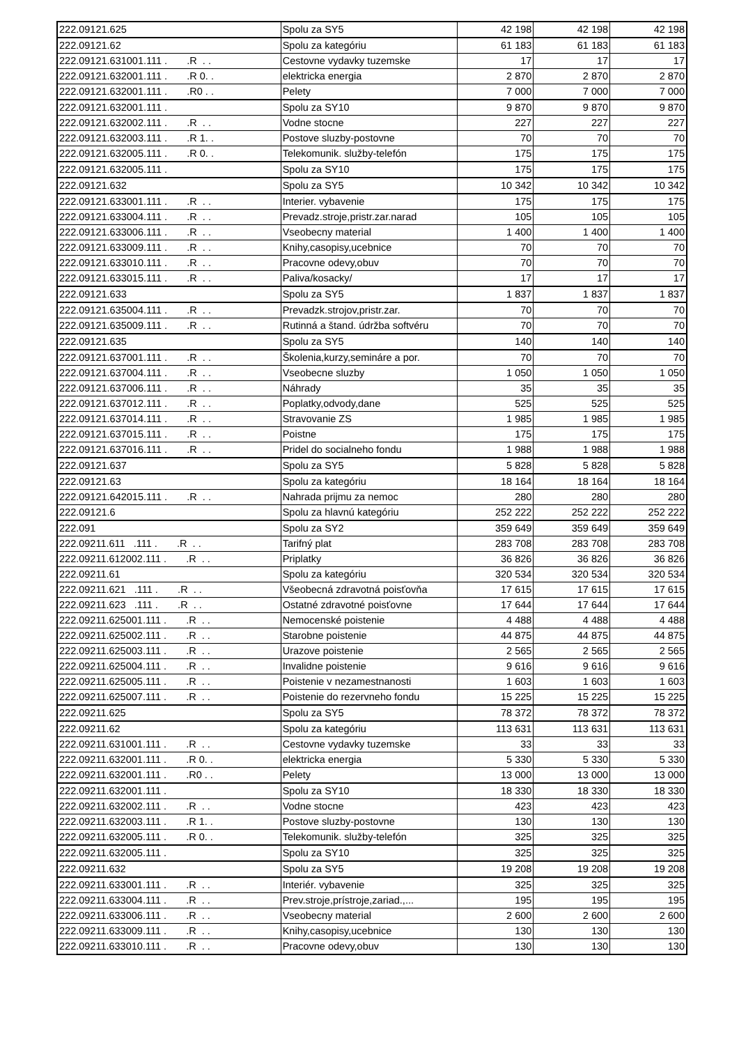| 222.09121.625 | Spolu za SY5 | 42 198 | 42 198 | 42 198 |
| 222.09121.62 | Spolu za kategóriu | 61 183 | 61 183 | 61 183 |
| 222.09121.631001.111 . .R . . | Cestovne vydavky tuzemske | 17 | 17 | 17 |
| 222.09121.632001.111 . .R 0. . | elektricka energia | 2 870 | 2 870 | 2 870 |
| 222.09121.632001.111 . .R0 . . | Pelety | 7 000 | 7 000 | 7 000 |
| 222.09121.632001.111 . | Spolu za SY10 | 9 870 | 9 870 | 9 870 |
| 222.09121.632002.111 . .R . . | Vodne stocne | 227 | 227 | 227 |
| 222.09121.632003.111 . .R 1. . | Postove sluzby-postovne | 70 | 70 | 70 |
| 222.09121.632005.111 . .R 0. . | Telekomunik. služby-telefón | 175 | 175 | 175 |
| 222.09121.632005.111 . | Spolu za SY10 | 175 | 175 | 175 |
| 222.09121.632 | Spolu za SY5 | 10 342 | 10 342 | 10 342 |
| 222.09121.633001.111 . .R . . | Interier. vybavenie | 175 | 175 | 175 |
| 222.09121.633004.111 . .R . . | Prevadz.stroje,pristr.zar.narad | 105 | 105 | 105 |
| 222.09121.633006.111 . .R . . | Vseobecny material | 1 400 | 1 400 | 1 400 |
| 222.09121.633009.111 . .R . . | Knihy,casopisy,ucebnice | 70 | 70 | 70 |
| 222.09121.633010.111 . .R . . | Pracovne odevy,obuv | 70 | 70 | 70 |
| 222.09121.633015.111 . .R . . | Paliva/kosacky/ | 17 | 17 | 17 |
| 222.09121.633 | Spolu za SY5 | 1 837 | 1 837 | 1 837 |
| 222.09121.635004.111 . .R . . | Prevadzk.strojov,pristr.zar. | 70 | 70 | 70 |
| 222.09121.635009.111 . .R . . | Rutinná a štand. údržba softvéru | 70 | 70 | 70 |
| 222.09121.635 | Spolu za SY5 | 140 | 140 | 140 |
| 222.09121.637001.111 . .R . . | Školenia,kurzy,semináre a por. | 70 | 70 | 70 |
| 222.09121.637004.111 . .R . . | Vseobecne sluzby | 1 050 | 1 050 | 1 050 |
| 222.09121.637006.111 . .R . . | Náhrady | 35 | 35 | 35 |
| 222.09121.637012.111 . .R . . | Poplatky,odvody,dane | 525 | 525 | 525 |
| 222.09121.637014.111 . .R . . | Stravovanie ZS | 1 985 | 1 985 | 1 985 |
| 222.09121.637015.111 . .R . . | Poistne | 175 | 175 | 175 |
| 222.09121.637016.111 . .R . . | Pridel do socialneho fondu | 1 988 | 1 988 | 1 988 |
| 222.09121.637 | Spolu za SY5 | 5 828 | 5 828 | 5 828 |
| 222.09121.63 | Spolu za kategóriu | 18 164 | 18 164 | 18 164 |
| 222.09121.642015.111 . .R . . | Nahrada prijmu za nemoc | 280 | 280 | 280 |
| 222.09121.6 | Spolu za hlavnú kategóriu | 252 222 | 252 222 | 252 222 |
| 222.091 | Spolu za SY2 | 359 649 | 359 649 | 359 649 |
| 222.09211.611 .111 . .R . . | Tarifný plat | 283 708 | 283 708 | 283 708 |
| 222.09211.612002.111 . .R . . | Priplatky | 36 826 | 36 826 | 36 826 |
| 222.09211.61 | Spolu za kategóriu | 320 534 | 320 534 | 320 534 |
| 222.09211.621 .111 . .R . . | Všeobecná zdravotná poisťovňa | 17 615 | 17 615 | 17 615 |
| 222.09211.623 .111 . .R . . | Ostatné zdravotné poisťovne | 17 644 | 17 644 | 17 644 |
| 222.09211.625001.111 . .R . . | Nemocenské poistenie | 4 488 | 4 488 | 4 488 |
| 222.09211.625002.111 . .R . . | Starobne poistenie | 44 875 | 44 875 | 44 875 |
| 222.09211.625003.111 . .R . . | Urazove poistenie | 2 565 | 2 565 | 2 565 |
| 222.09211.625004.111 . .R . . | Invalidne poistenie | 9 616 | 9 616 | 9 616 |
| 222.09211.625005.111 . .R . . | Poistenie v nezamestnanosti | 1 603 | 1 603 | 1 603 |
| 222.09211.625007.111 . .R . . | Poistenie do rezervneho fondu | 15 225 | 15 225 | 15 225 |
| 222.09211.625 | Spolu za SY5 | 78 372 | 78 372 | 78 372 |
| 222.09211.62 | Spolu za kategóriu | 113 631 | 113 631 | 113 631 |
| 222.09211.631001.111 . .R . . | Cestovne vydavky tuzemske | 33 | 33 | 33 |
| 222.09211.632001.111 . .R 0. . | elektricka energia | 5 330 | 5 330 | 5 330 |
| 222.09211.632001.111 . .R0 . . | Pelety | 13 000 | 13 000 | 13 000 |
| 222.09211.632001.111 . | Spolu za SY10 | 18 330 | 18 330 | 18 330 |
| 222.09211.632002.111 . .R . . | Vodne stocne | 423 | 423 | 423 |
| 222.09211.632003.111 . .R 1. . | Postove sluzby-postovne | 130 | 130 | 130 |
| 222.09211.632005.111 . .R 0. . | Telekomunik. služby-telefón | 325 | 325 | 325 |
| 222.09211.632005.111 . | Spolu za SY10 | 325 | 325 | 325 |
| 222.09211.632 | Spolu za SY5 | 19 208 | 19 208 | 19 208 |
| 222.09211.633001.111 . .R . . | Interiér. vybavenie | 325 | 325 | 325 |
| 222.09211.633004.111 . .R . . | Prev.stroje,prístroje,zariad.,... | 195 | 195 | 195 |
| 222.09211.633006.111 . .R . . | Vseobecny material | 2 600 | 2 600 | 2 600 |
| 222.09211.633009.111 . .R . . | Knihy,casopisy,ucebnice | 130 | 130 | 130 |
| 222.09211.633010.111 . .R . . | Pracovne odevy,obuv | 130 | 130 | 130 |